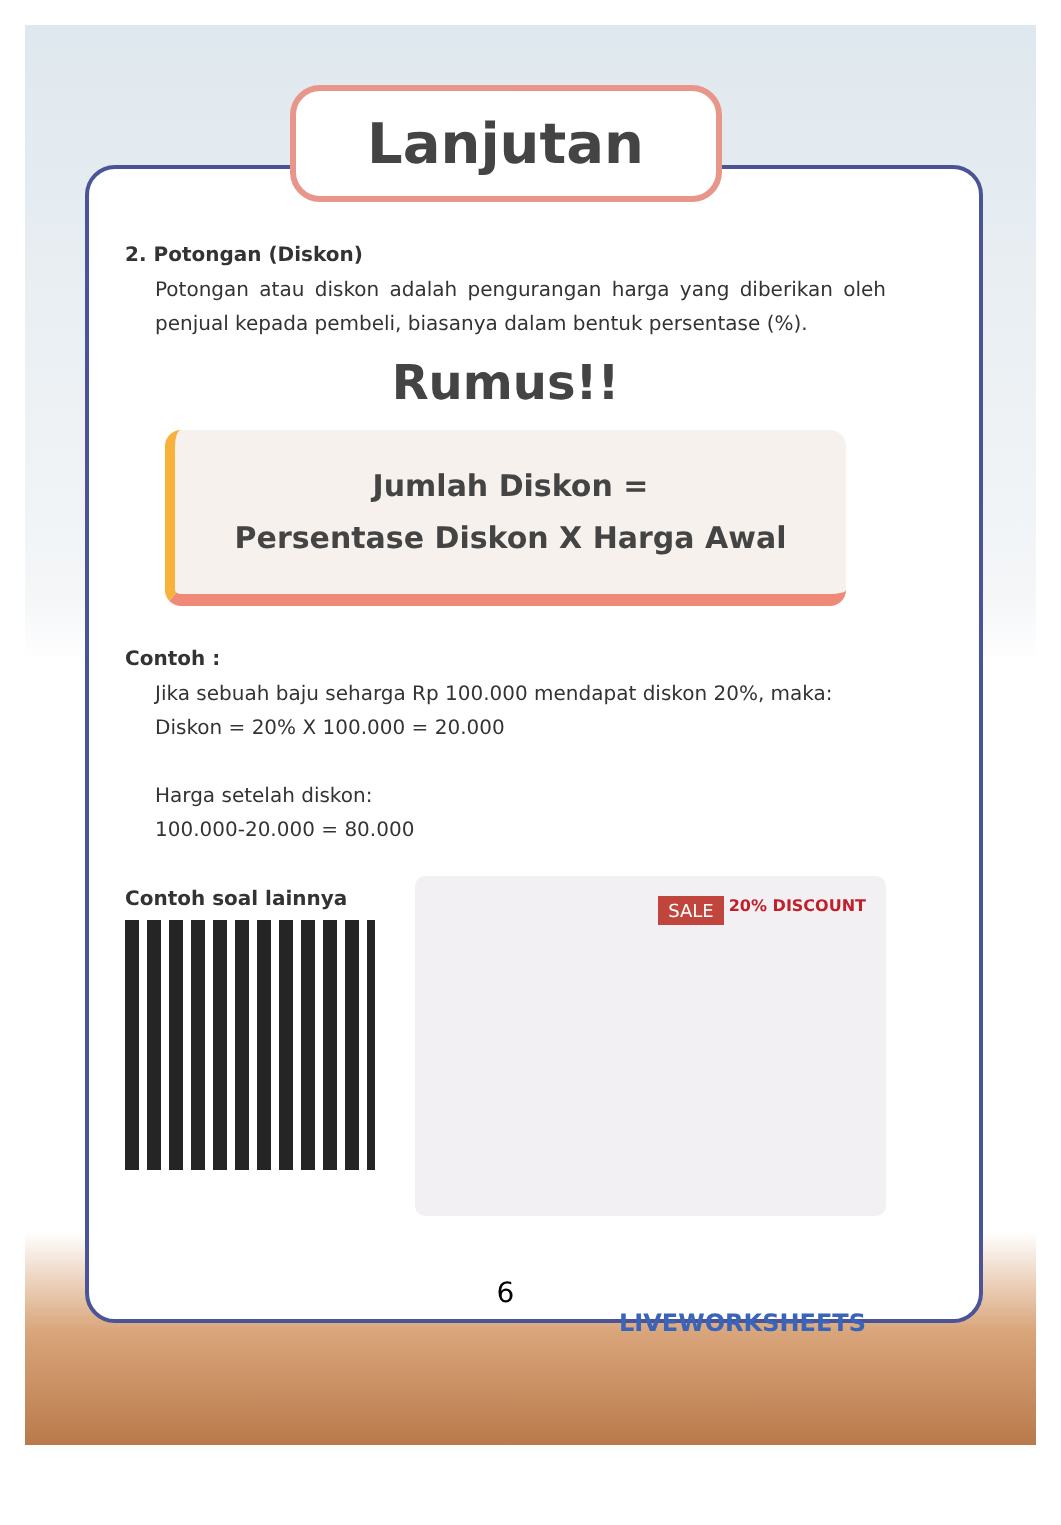Lanjutan
2. Potongan (Diskon)
Potongan atau diskon adalah pengurangan harga yang diberikan oleh penjual kepada pembeli, biasanya dalam bentuk persentase (%).
Rumus!!
Jumlah Diskon =
Persentase Diskon X Harga Awal
Contoh :
Jika sebuah baju seharga Rp 100.000 mendapat diskon 20%, maka:
Diskon = 20% X 100.000 = 20.000
Harga setelah diskon:
100.000-20.000 = 80.000
Contoh soal lainnya
SALE 20% DISCOUNT
6
LIVEWORKSHEETS